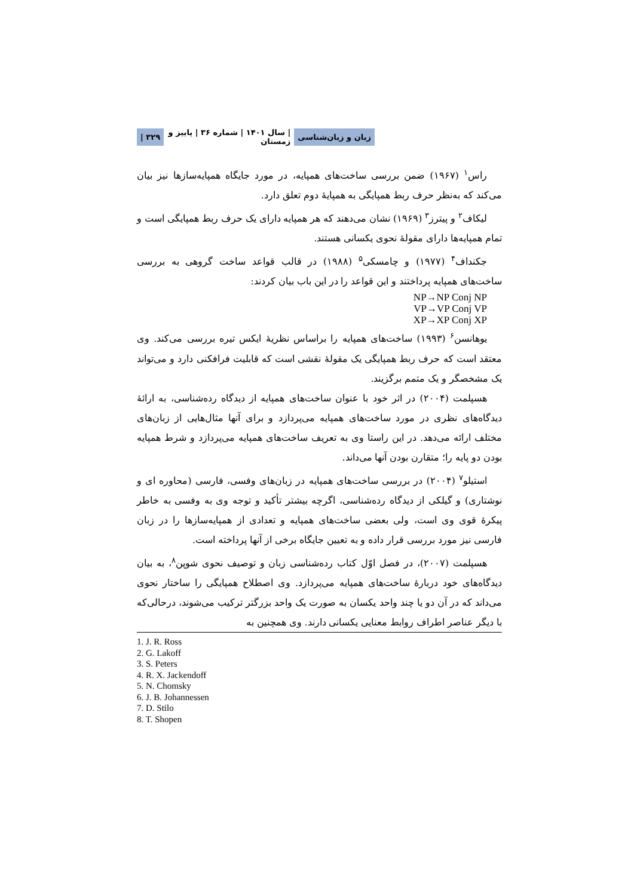زبان و زبان‌شناسی | سال ۱۴۰۱ | شماره ۳۶ | پاییز و زمستان ۳۲۹ |
راس<sup>۱</sup> (۱۹۶۷) ضمن بررسی ساخت‌های همپایه، در مورد جایگاه همپایه‌سازها نیز بیان می‌کند که به‌نظر حرف ربط همپایگی به همپایهٔ دوم تعلق دارد.
لیکاف<sup>۲</sup> و پیترز<sup>۳</sup> (۱۹۶۹) نشان می‌دهند که هر همپایه دارای یک حرف ربط همپایگی است و تمام همپایه‌ها دارای مقولهٔ نحوی یکسانی هستند.
جکنداف<sup>۴</sup> (۱۹۷۷) و چامسکی<sup>۵</sup> (۱۹۸۸) در قالب قواعد ساخت گروهی به بررسی ساخت‌های همپایه پرداختند و این قواعد را در این باب بیان کردند:
NP→NP Conj NP
VP→VP Conj VP
XP→XP Conj XP
یوهانسن<sup>۶</sup> (۱۹۹۳) ساخت‌های همپایه را براساس نظریهٔ ایکس تیره بررسی می‌کند. وی معتقد است که حرف ربط همپایگی یک مقولهٔ نقشی است که قابلیت فرافکنی دارد و می‌تواند یک مشخصگر و یک متمم برگزیند.
هسپلمت (۲۰۰۴) در اثر خود با عنوان ساخت‌های همپایه از دیدگاه رده‌شناسی، به ارائهٔ دیدگاه‌های نظری در مورد ساخت‌های همپایه می‌پردازد و برای آنها مثال‌هایی از زبان‌های مختلف ارائه می‌دهد. در این راستا وی به تعریف ساخت‌های همپایه می‌پردازد و شرط همپایه بودن دو پایه را؛ متقارن بودن آنها می‌داند.
استیلو<sup>۷</sup> (۲۰۰۴) در بررسی ساخت‌های همپایه در زبان‌های وفسی، فارسی (محاوره ای و نوشتاری) و گیلکی از دیدگاه رده‌شناسی، اگرچه بیشتر تأکید و توجه وی به وفسی به خاطر پیکرهٔ قوی وی است، ولی بعضی ساخت‌های همپایه و تعدادی از همپایه‌سازها را در زبان فارسی نیز مورد بررسی قرار داده و به تعیین جایگاه برخی از آنها پرداخته است.
هسپلمت (۲۰۰۷)، در فصل اوّل کتاب رده‌شناسی زبان و توصیف نحوی شوپن<sup>۸</sup>، به بیان دیدگاه‌های خود دربارهٔ ساخت‌های همپایه می‌پردازد. وی اصطلاح همپایگی را ساختار نحوی می‌داند که در آن دو یا چند واحد یکسان به صورت یک واحد بزرگتر ترکیب می‌شوند، درحالی‌که با دیگر عناصر اطراف روابط معنایی یکسانی دارند. وی همچنین به
1. J. R. Ross
2. G. Lakoff
3. S. Peters
4. R. X. Jackendoff
5. N. Chomsky
6. J. B. Johannessen
7. D. Stilo
8. T. Shopen